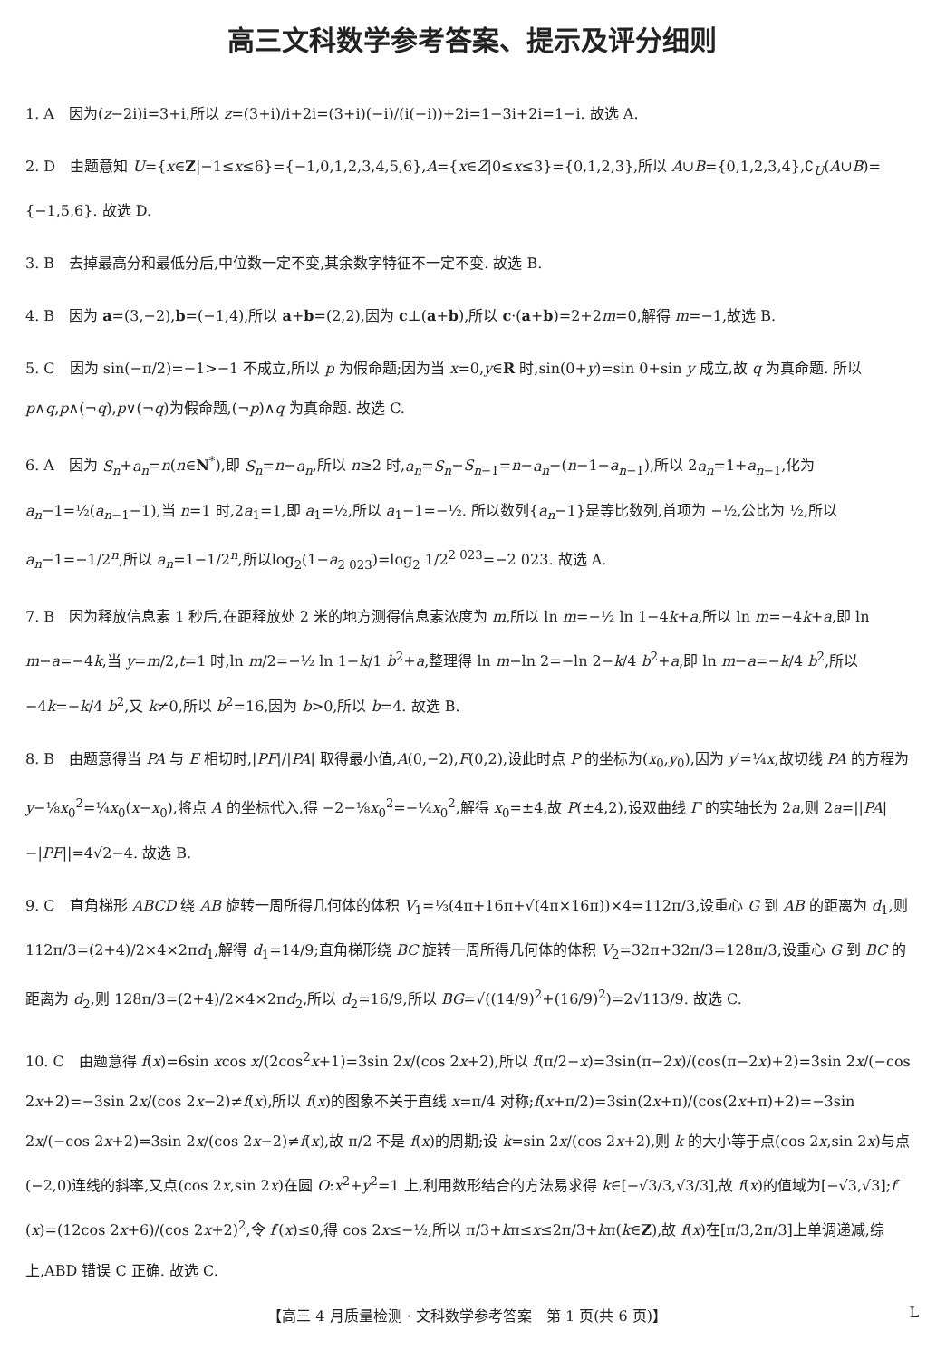高三文科数学参考答案、提示及评分细则
1. A　因为(z−2i)i=3+i,所以 z=(3+i)/i+2i=(3+i)(−i)/(i(−i))+2i=1−3i+2i=1−i. 故选 A.
2. D　由题意知 U={x∈Z|−1≤x≤6}={−1,0,1,2,3,4,5,6},A={x∈Z|0≤x≤3}={0,1,2,3},所以 A∪B={0,1,2,3,4},∁<sub>U</sub>(A∪B)={−1,5,6}. 故选 D.
3. B　去掉最高分和最低分后,中位数一定不变,其余数字特征不一定不变. 故选 B.
4. B　因为 a=(3,−2),b=(−1,4),所以 a+b=(2,2),因为 c⊥(a+b),所以 c·(a+b)=2+2m=0,解得 m=−1,故选 B.
5. C　因为 sin(−π/2)=−1>−1 不成立,所以 p 为假命题;因为当 x=0,y∈R 时,sin(0+y)=sin 0+sin y 成立,故 q 为真命题. 所以 p∧q,p∧(¬q),p∨(¬q)为假命题,(¬p)∧q 为真命题. 故选 C.
6. A　因为 S<sub>n</sub>+a<sub>n</sub>=n(n∈N<sup>*</sup>),即 S<sub>n</sub>=n−a<sub>n</sub>,所以 n≥2 时,a<sub>n</sub>=S<sub>n</sub>−S<sub>n−1</sub>=n−a<sub>n</sub>−(n−1−a<sub>n−1</sub>),所以 2a<sub>n</sub>=1+a<sub>n−1</sub>,化为 a<sub>n</sub>−1=½(a<sub>n−1</sub>−1),当 n=1 时,2a<sub>1</sub>=1,即 a<sub>1</sub>=½,所以 a<sub>1</sub>−1=−½. 所以数列{a<sub>n</sub>−1}是等比数列,首项为 −½,公比为 ½,所以 a<sub>n</sub>−1=−1/2<sup>n</sup>,所以 a<sub>n</sub>=1−1/2<sup>n</sup>,所以log<sub>2</sub>(1−a<sub>2 023</sub>)=log<sub>2</sub> 1/2<sup>2 023</sup>=−2 023. 故选 A.
7. B　因为释放信息素 1 秒后,在距释放处 2 米的地方测得信息素浓度为 m,所以 ln m=−½ ln 1−4k+a,所以 ln m=−4k+a,即 ln m−a=−4k,当 y=m/2,t=1 时,ln m/2=−½ ln 1−k/1 b<sup>2</sup>+a,整理得 ln m−ln 2=−ln 2−k/4 b<sup>2</sup>+a,即 ln m−a=−k/4 b<sup>2</sup>,所以 −4k=−k/4 b<sup>2</sup>,又 k≠0,所以 b<sup>2</sup>=16,因为 b>0,所以 b=4. 故选 B.
8. B　由题意得当 PA 与 E 相切时,|PF|/|PA| 取得最小值,A(0,−2),F(0,2),设此时点 P 的坐标为(x<sub>0</sub>,y<sub>0</sub>),因为 y′=¼x,故切线 PA 的方程为 y−⅛x<sub>0</sub><sup>2</sup>=¼x<sub>0</sub>(x−x<sub>0</sub>),将点 A 的坐标代入,得 −2−⅛x<sub>0</sub><sup>2</sup>=−¼x<sub>0</sub><sup>2</sup>,解得 x<sub>0</sub>=±4,故 P(±4,2),设双曲线 Γ 的实轴长为 2a,则 2a=||PA|−|PF||=4√2−4. 故选 B.
9. C　直角梯形 ABCD 绕 AB 旋转一周所得几何体的体积 V<sub>1</sub>=⅓(4π+16π+√(4π×16π))×4=112π/3,设重心 G 到 AB 的距离为 d<sub>1</sub>,则 112π/3=(2+4)/2×4×2πd<sub>1</sub>,解得 d<sub>1</sub>=14/9;直角梯形绕 BC 旋转一周所得几何体的体积 V<sub>2</sub>=32π+32π/3=128π/3,设重心 G 到 BC 的距离为 d<sub>2</sub>,则 128π/3=(2+4)/2×4×2πd<sub>2</sub>,所以 d<sub>2</sub>=16/9,所以 BG=√((14/9)<sup>2</sup>+(16/9)<sup>2</sup>)=2√113/9. 故选 C.
10. C　由题意得 f(x)=6sin xcos x/(2cos<sup>2</sup>x+1)=3sin 2x/(cos 2x+2),所以 f(π/2−x)=3sin(π−2x)/(cos(π−2x)+2)=3sin 2x/(−cos 2x+2)=−3sin 2x/(cos 2x−2)≠f(x),所以 f(x)的图象不关于直线 x=π/4 对称;f(x+π/2)=3sin(2x+π)/(cos(2x+π)+2)=−3sin 2x/(−cos 2x+2)=3sin 2x/(cos 2x−2)≠f(x),故 π/2 不是 f(x)的周期;设 k=sin 2x/(cos 2x+2),则 k 的大小等于点(cos 2x,sin 2x)与点(−2,0)连线的斜率,又点(cos 2x,sin 2x)在圆 O:x<sup>2</sup>+y<sup>2</sup>=1 上,利用数形结合的方法易求得 k∈[−√3/3,√3/3],故 f(x)的值域为[−√3,√3];f′(x)=(12cos 2x+6)/(cos 2x+2)<sup>2</sup>,令 f′(x)≤0,得 cos 2x≤−½,所以 π/3+kπ≤x≤2π/3+kπ(k∈Z),故 f(x)在[π/3,2π/3]上单调递减,综上,ABD 错误 C 正确. 故选 C.
【高三 4 月质量检测 · 文科数学参考答案　第 1 页(共 6 页)】 L